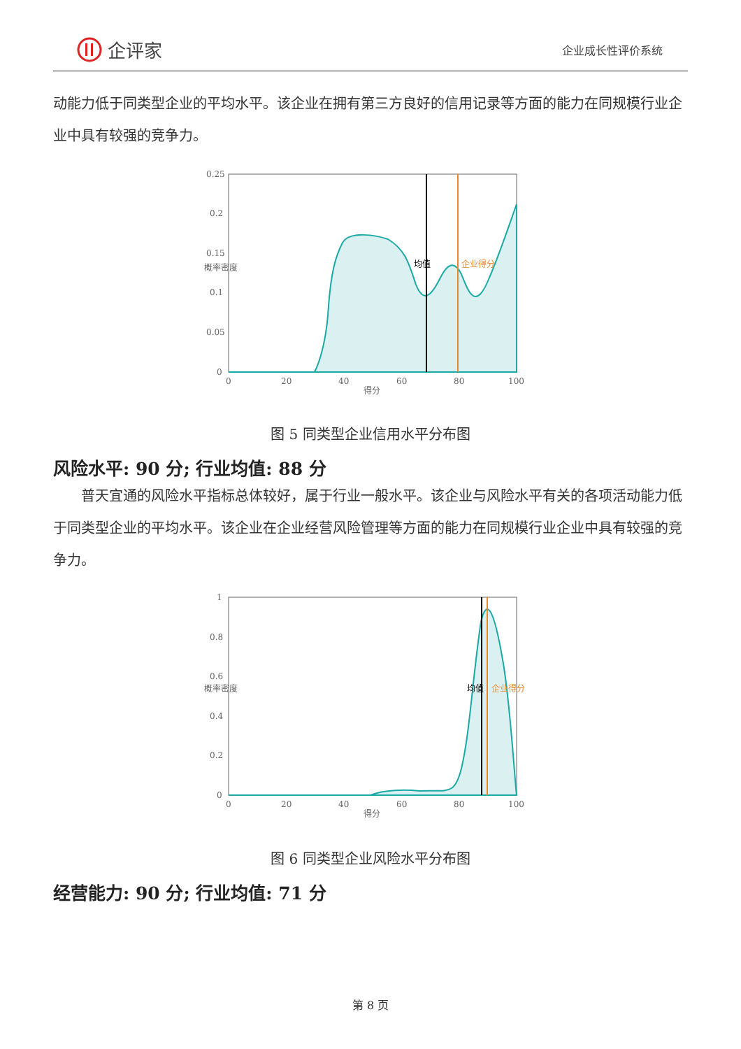企评家
企业成长性评价系统
动能力低于同类型企业的平均水平。该企业在拥有第三方良好的信用记录等方面的能力在同规模行业企业中具有较强的竞争力。
0.25
0.2
0.15
0.1
0.05
0
0
20
40
60
80
100
得分
概率密度
均值
企业得分
图 5 同类型企业信用水平分布图
风险水平: 90 分; 行业均值: 88 分
普天宜通的风险水平指标总体较好，属于行业一般水平。该企业与风险水平有关的各项活动能力低于同类型企业的平均水平。该企业在企业经营风险管理等方面的能力在同规模行业企业中具有较强的竞争力。
1
0.8
0.6
0.4
0.2
0
0
20
40
60
80
100
得分
概率密度
均值
企业得分
图 6 同类型企业风险水平分布图
经营能力: 90 分; 行业均值: 71 分
第 8 页